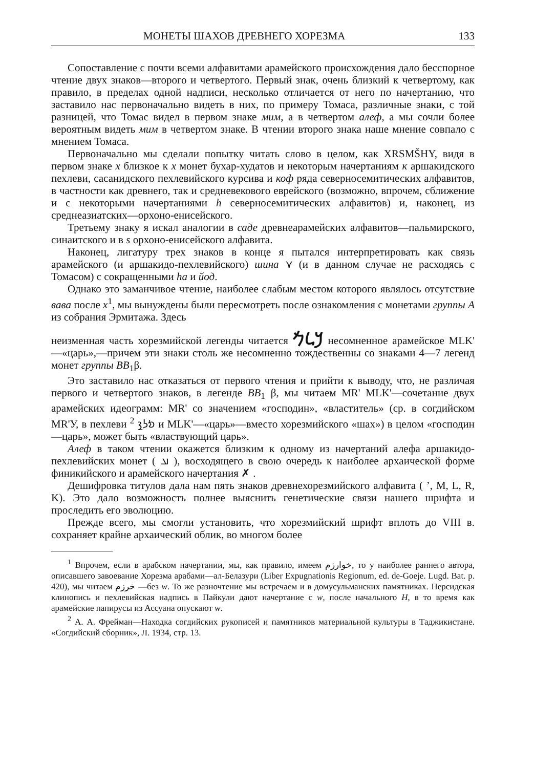МОНЕТЫ ШАХОВ ДРЕВНЕГО ХОРЕЗМА 133
Сопоставление с почти всеми алфавитами арамейского происхождения дало бесспорное чтение двух знаков—второго и четвертого. Первый знак, очень близкий к четвертому, как правило, в пределах одной надписи, несколько отличается от него по начертанию, что заставило нас первоначально видеть в них, по примеру Томаса, различные знаки, с той разницей, что Томас видел в первом знаке мим, а в четвертом алеф, а мы сочли более вероятным видеть мим в четвертом знаке. В чтении второго знака наше мнение совпало с мнением Томаса.
Первоначально мы сделали попытку читать слово в целом, как XRSMŠHY, видя в первом знаке x близкое к x монет бухар-худатов и некоторым начертаниям к аршакидского пехлеви, сасанидского пехлевийского курсива и коф ряда северносемитических алфавитов, в частности как древнего, так и средневекового еврейского (возможно, впрочем, сближение и с некоторыми начертаниями h северносемитических алфавитов) и, наконец, из среднеазиатских—орхоно-енисейского.
Третьему знаку я искал аналогии в саде древнеарамейских алфавитов—пальмирского, синаитского и в s орхоно-енисейского алфавита.
Наконец, лигатуру трех знаков в конце я пытался интерпретировать как связь арамейского (и аршакидо-пехлевийского) шина ⋎ (и в данном случае не расходясь с Томасом) с сокращенными ha и йод.
Однако это заманчивое чтение, наиболее слабым местом которого являлось отсутствие вава после x<sup>1</sup>, мы вынуждены были пересмотреть после ознакомления с монетами группы А из собрания Эрмитажа. Здесь
неизменная часть хорезмийской легенды читается 𐡊𐡋𐡌 несомненное арамейское MLK' —«царь»,—причем эти знаки столь же несомненно тождественны со знаками 4—7 легенд монет группы ВВ<sub>1</sub>β.
Это заставило нас отказаться от первого чтения и прийти к выводу, что, не различая первого и четвертого знаков, в легенде ВВ<sub>1</sub> β, мы читаем MR' MLK'—сочетание двух арамейских идеограмм: MR' со значением «господин», «властитель» (ср. в согдийском MR'У, в пехлеви 𐭬𐭫𐭪 <sup>2</sup> и MLK'—«царь»—вместо хорезмийского «шах») в целом «господин—царь», может быть «властвующий царь».
Алеф в таком чтении окажется близким к одному из начертаний алефа аршакидо-пехлевийских монет ( 𐭀 ), восходящего в свою очередь к наиболее архаической форме финикийского и арамейского начертания ✗ .
Дешифровка титулов дала нам пять знаков древнехорезмийского алфавита ( ’, M, L, R, K). Это дало возможность полнее выяснить генетические связи нашего шрифта и проследить его эволюцию.
Прежде всего, мы смогли установить, что хорезмийский шрифт вплоть до VIII в. сохраняет крайне архаический облик, во многом более
<sup>1</sup> Впрочем, если в арабском начертании, мы, как правило, имеем خوارزم, то у наиболее раннего автора, описавшего завоевание Хорезма арабами—ал-Белазури (Liber Expugnationis Regionum, ed. de-Goeje. Lugd. Bat. p. 420), мы читаем خرزم —без w. То же разночтение мы встречаем и в домусульманских памятниках. Персидская клинопись и пехлевийская надпись в Пайкули дают начертание с w, после начального H, в то время как арамейские папирусы из Ассуана опускают w.
<sup>2</sup> А. А. Фрейман—Находка согдийских рукописей и памятников материальной культуры в Таджикистане. «Согдийский сборник», Л. 1934, стр. 13.